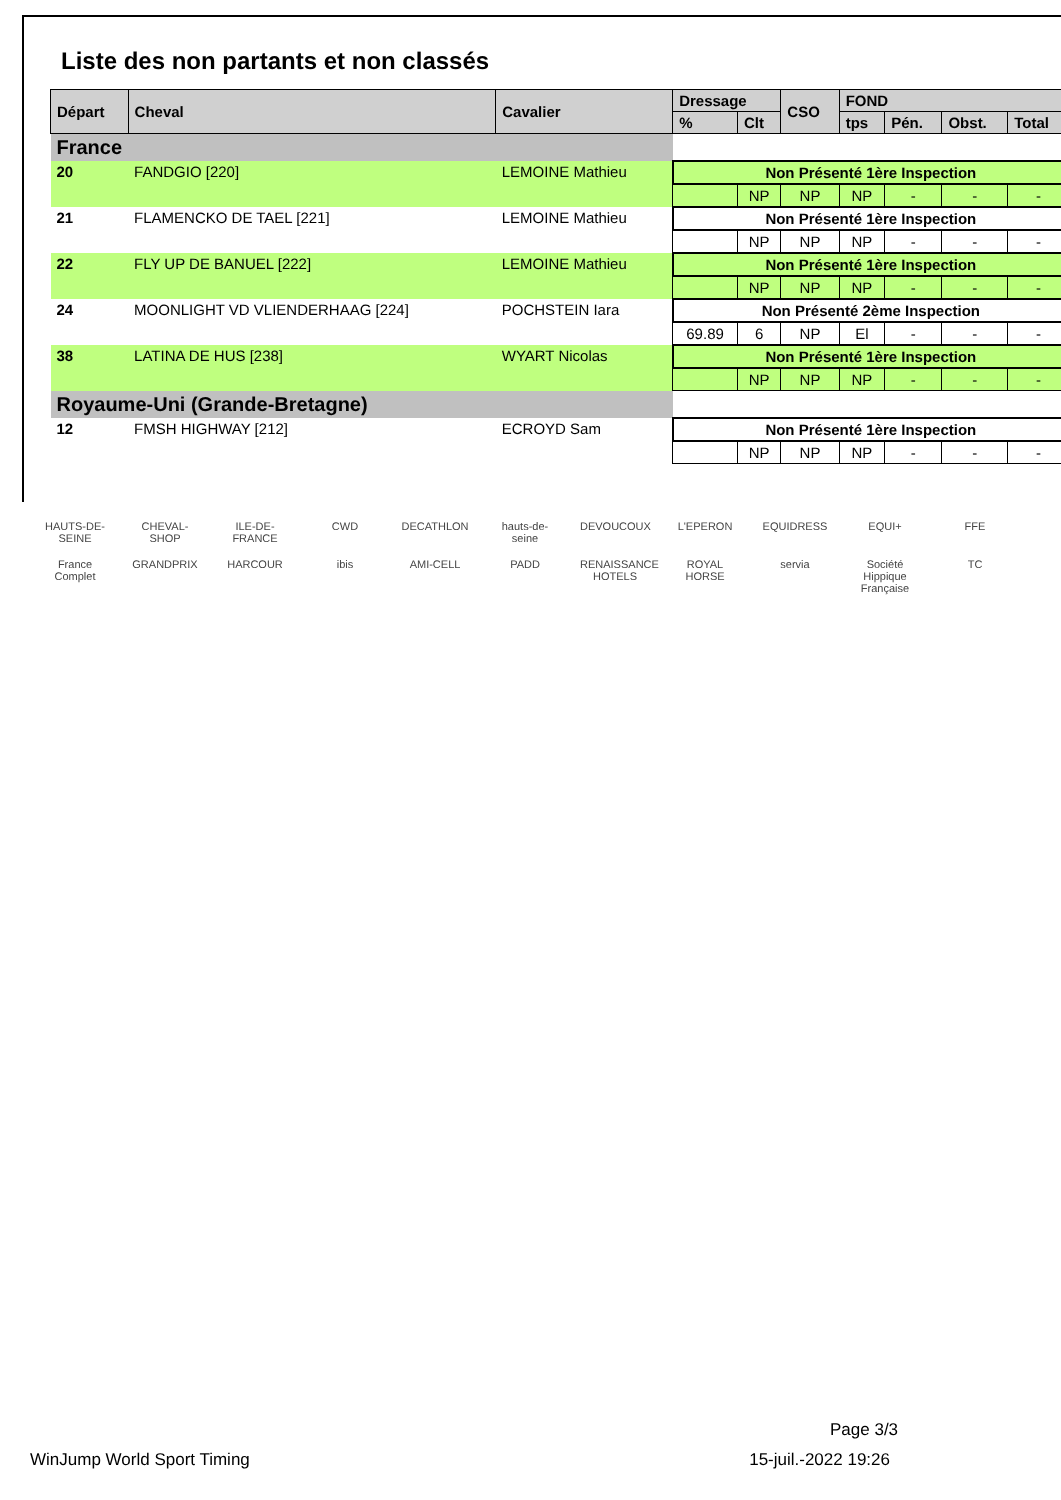Liste des non partants et non classés
| Départ | Cheval | Cavalier | Dressage | | CSO | FOND | | | |
| --- | --- | --- | --- | --- | --- | --- | --- | --- | --- |
| | | | % | Clt | | tps | Pén. | Obst. | Total |
| France | | | | | | | | | |
| 20 | FANDGIO [220] | LEMOINE Mathieu | Non Présenté 1ère Inspection | | | | | | |
| | | | | NP | NP | NP | - | - | - |
| 21 | FLAMENCKO DE TAEL [221] | LEMOINE Mathieu | Non Présenté 1ère Inspection | | | | | | |
| | | | | NP | NP | NP | - | - | - |
| 22 | FLY UP DE BANUEL [222] | LEMOINE Mathieu | Non Présenté 1ère Inspection | | | | | | |
| | | | | NP | NP | NP | - | - | - |
| 24 | MOONLIGHT VD VLIENDERHAAG [224] | POCHSTEIN Iara | Non Présenté 2ème Inspection | | | | | | |
| | | | 69.89 | 6 | NP | El | - | - | - |
| 38 | LATINA DE HUS [238] | WYART Nicolas | Non Présenté 1ère Inspection | | | | | | |
| | | | | NP | NP | NP | - | - | - |
| Royaume-Uni (Grande-Bretagne) | | | | | | | | | |
| 12 | FMSH HIGHWAY [212] | ECROYD Sam | Non Présenté 1ère Inspection | | | | | | |
| | | | | NP | NP | NP | - | - | - |
HAUTS-DE-SEINE CHEVAL-SHOP ILE-DE-FRANCE CWD DECATHLON hauts-de-seine DEVOUCOUX L'EPERON EQUIDRESS EQUI+ FFE France Complet GRANDPRIX HARCOUR ibis AMI-CELL PADD RENAISSANCE HOTELS ROYAL HORSE servia Société Hippique Française TC
Page 3/3
WinJump World Sport Timing 15-juil.-2022 19:26